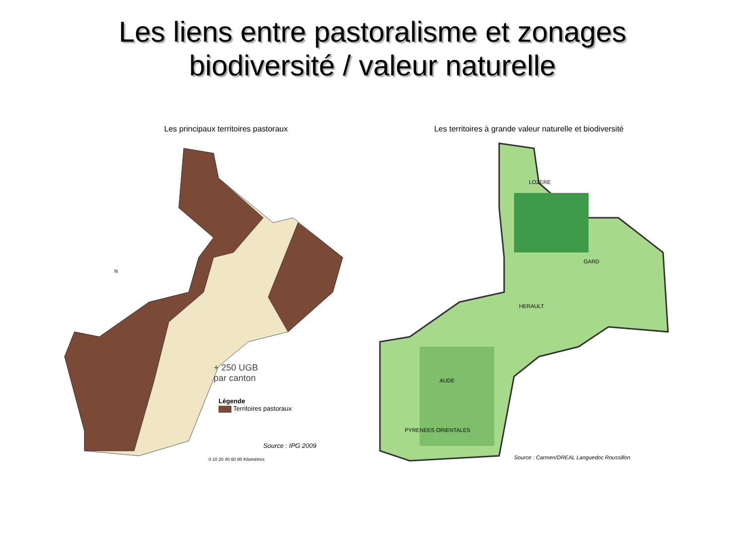Les liens entre pastoralisme et zonages
biodiversité / valeur naturelle
Les principaux territoires pastoraux
+ 250 UGB
par canton
Légende
Territoires pastoraux
Source : IPG 2009
0 10 20 40 60 80 Kilomètres
N
Les territoires à grande valeur naturelle et biodiversité
LOZERE
GARD
HERAULT
AUDE
PYRENEES ORIENTALES
Source : Carmen/DREAL Languedoc Roussillon